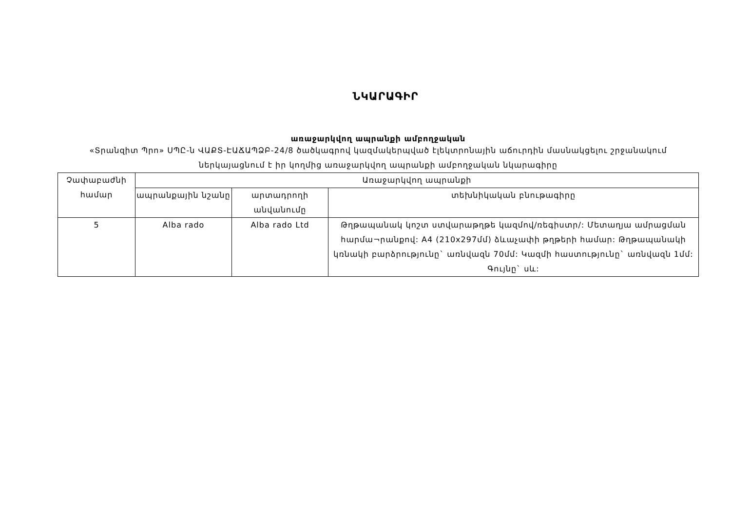ՆԿԱՐԱԳԻՐ
առաջարկվող ապրանքի ամբողջական
«Տրանզիտ Պրո» ՍՊԸ-ն ՎԱՔՏ-ԷԱՃԱՊՁԲ-24/8 ծածկագրով կազմակերպված էլեկտրոնային աճուրդին մասնակցելու շրջանակում ներկայացնում է իր կողմից առաջարկվող ապրանքի ամբողջական նկարագիրը
| Չափաբաժնի համար | Առաջարկվող ապրանքի | | |
| | ապրանքային նշանը | արտադրողի անվանումը | տեխնիկական բնութագիրը |
| 5 | Alba rado | Alba rado Ltd | Թղթապանակ կոշտ ստվարաթղթե կազմով/ռեգիստր/: Մետաղյա ամրացման հարմա¬րանքով: A4 (210x297մմ) ձևաչափի թղթերի համար: Թղթապանակի կռնակի բարձրությունը` առնվազն 70մմ: Կազմի հաստությունը` առնվազն 1մմ: Գույնը` սև: |